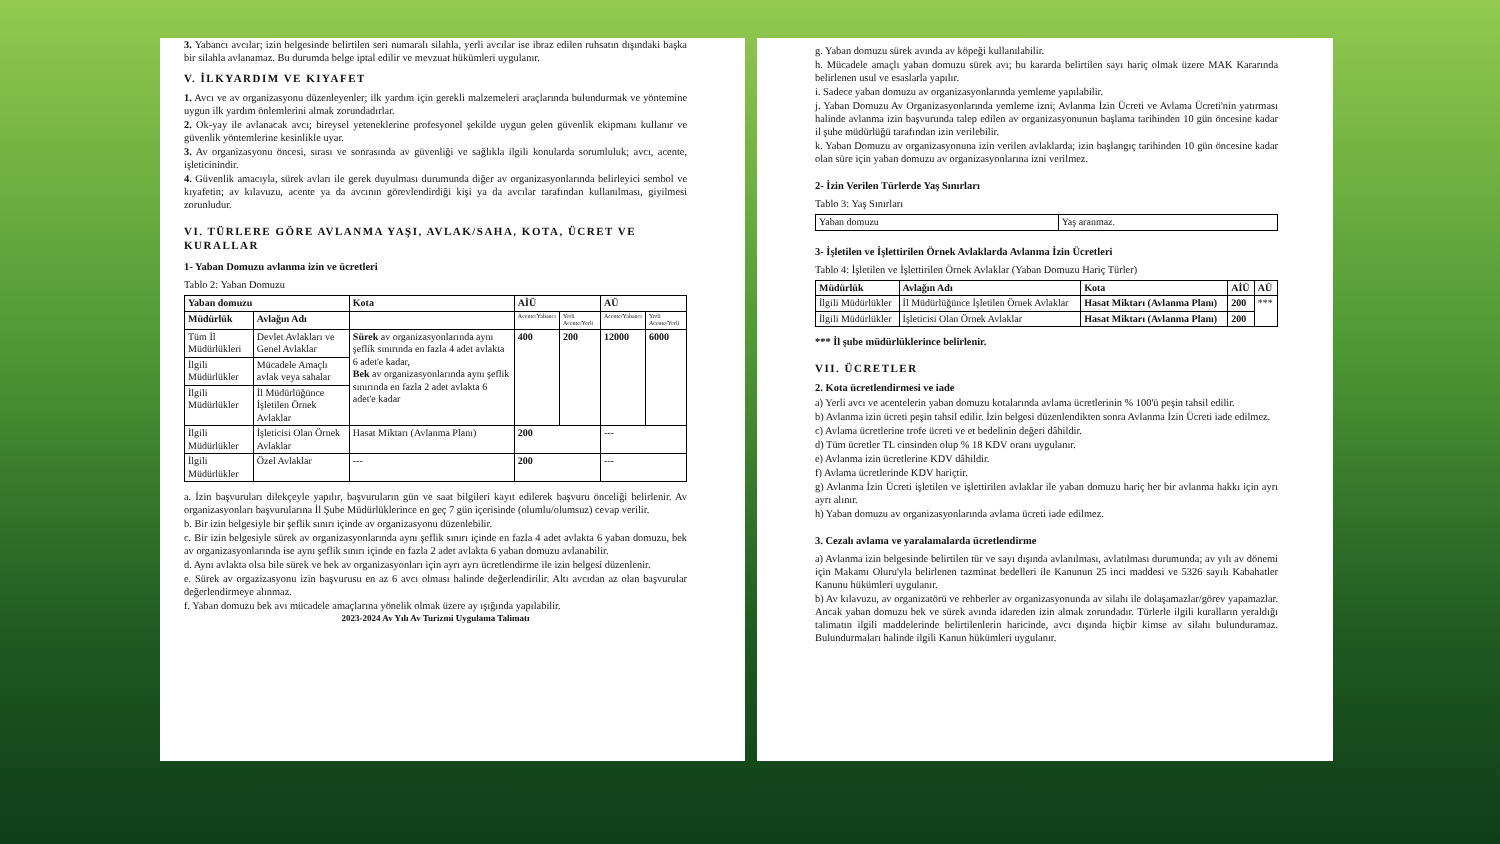3. Yabancı avcılar; izin belgesinde belirtilen seri numaralı silahla, yerli avcılar ise ibraz edilen ruhsatın dışındaki başka bir silahla avlanamaz. Bu durumda belge iptal edilir ve mevzuat hükümleri uygulanır.
V. İLKYARDIM VE KIYAFET
1. Avcı ve av organizasyonu düzenleyenler; ilk yardım için gerekli malzemeleri araçlarında bulundurmak ve yöntemine uygun ilk yardım önlemlerini almak zorundadırlar.
2. Ok-yay ile avlanacak avcı; bireysel yeteneklerine profesyonel şekilde uygun gelen güvenlik ekipmanı kullanır ve güvenlik yöntemlerine kesinlikle uyar.
3. Av organizasyonu öncesi, sırası ve sonrasında av güvenliği ve sağlıkla ilgili konularda sorumluluk; avcı, acente, işleticinindir.
4. Güvenlik amacıyla, sürek avları ile gerek duyulması durumunda diğer av organizasyonlarında belirleyici sembol ve kıyafetin; av kılavuzu, acente ya da avcının görevlendirdiği kişi ya da avcılar tarafından kullanılması, giyilmesi zorunludur.
VI. TÜRLERE GÖRE AVLANMA YAŞI, AVLAK/SAHA, KOTA, ÜCRET VE KURALLAR
1- Yaban Domuzu avlanma izin ve ücretleri
Tablo 2: Yaban Domuzu
| Yaban domuzu | | Kota | AİÜ | | AÜ | |
| --- | --- | --- | --- | --- | --- | --- |
| Müdürlük | Avlağın Adı | | Acente/Yabancı | Yerli Acente/Yerli | Acente/Yabancı | Yerli Acente/Yerli |
| Tüm İl Müdürlükleri | Devlet Avlakları ve Genel Avlaklar | Sürek av organizasyonlarında aynı şeflik sınırında en fazla 4 adet avlakta 6 adet'e kadar, Bek av organizasyonlarında aynı şeflik sınırında en fazla 2 adet avlakta 6 adet'e kadar | 400 | 200 | 12000 | 6000 |
| İlgili Müdürlükler | Mücadele Amaçlı avlak veya sahalar | | | | | |
| İlgili Müdürlükler | İl Müdürlüğünce İşletilen Örnek Avlaklar | | | | | |
| İlgili Müdürlükler | İşleticisi Olan Örnek Avlaklar | Hasat Miktarı (Avlanma Planı) | 200 | | --- | |
| İlgili Müdürlükler | Özel Avlaklar | --- | 200 | | --- | |
a. İzin başvuruları dilekçeyle yapılır, başvuruların gün ve saat bilgileri kayıt edilerek başvuru önceliği belirlenir. Av organizasyonları başvurularına İl Şube Müdürlüklerince en geç 7 gün içerisinde (olumlu/olumsuz) cevap verilir.
b. Bir izin belgesiyle bir şeflik sınırı içinde av organizasyonu düzenlebilir.
c. Bir izin belgesiyle sürek av organizasyonlarında aynı şeflik sınırı içinde en fazla 4 adet avlakta 6 yaban domuzu, bek av organizasyonlarında ise aynı şeflik sınırı içinde en fazla 2 adet avlakta 6 yaban domuzu avlanabilir.
d. Aynı avlakta olsa bile sürek ve bek av organizasyonları için ayrı ayrı ücretlendirme ile izin belgesi düzenlenir.
e. Sürek av orgazizasyonu izin başvurusu en az 6 avcı olması halinde değerlendirilir. Altı avcıdan az olan başvurular değerlendirmeye alınmaz.
f. Yaban domuzu bek avı mücadele amaçlarına yönelik olmak üzere ay ışığında yapılabilir.
2023-2024 Av Yılı Av Turizmi Uygulama Talimatı
g. Yaban domuzu sürek avında av köpeği kullanılabilir.
h. Mücadele amaçlı yaban domuzu sürek avı; bu kararda belirtilen sayı hariç olmak üzere MAK Kararında belirlenen usul ve esaslarla yapılır.
i. Sadece yaban domuzu av organizasyonlarında yemleme yapılabilir.
j. Yaban Domuzu Av Organizasyonlarında yemleme izni; Avlanma İzin Ücreti ve Avlama Ücreti'nin yatırması halinde avlanma izin başvurunda talep edilen av organizasyonunun başlama tarihinden 10 gün öncesine kadar il şube müdürlüğü tarafından izin verilebilir.
k. Yaban Domuzu av organizasyonuna izin verilen avlaklarda; izin başlangıç tarihinden 10 gün öncesine kadar olan süre için yaban domuzu av organizasyonlarına izni verilmez.
2- İzin Verilen Türlerde Yaş Sınırları
Tablo 3: Yaş Sınırları
| Yaban domuzu | Yaş aranmaz. |
3- İşletilen ve İşlettirilen Örnek Avlaklarda Avlanma İzin Ücretleri
Tablo 4: İşletilen ve İşlettirilen Örnek Avlaklar (Yaban Domuzu Hariç Türler)
| Müdürlük | Avlağın Adı | Kota | AİÜ | AÜ |
| --- | --- | --- | --- | --- |
| İlgili Müdürlükler | İl Müdürlüğünce İşletilen Örnek Avlaklar | Hasat Miktarı (Avlanma Planı) | 200 | *** |
| İlgili Müdürlükler | İşleticisi Olan Örnek Avlaklar | Hasat Miktarı (Avlanma Planı) | 200 | |
*** İl şube müdürlüklerince belirlenir.
VII. ÜCRETLER
2. Kota ücretlendirmesi ve iade
a) Yerli avcı ve acentelerin yaban domuzu kotalarında avlama ücretlerinin % 100'ü peşin tahsil edilir.
b) Avlanma izin ücreti peşin tahsil edilir. İzin belgesi düzenlendikten sonra Avlanma İzin Ücreti iade edilmez.
c) Avlama ücretlerine trofe ücreti ve et bedelinin değeri dâhildir.
d) Tüm ücretler TL cinsinden olup % 18 KDV oranı uygulanır.
e) Avlanma izin ücretlerine KDV dâhildir.
f) Avlama ücretlerinde KDV hariçtir.
g) Avlanma İzin Ücreti işletilen ve işlettirilen avlaklar ile yaban domuzu hariç her bir avlanma hakkı için ayrı ayrı alınır.
h) Yaban domuzu av organizasyonlarında avlama ücreti iade edilmez.
3. Cezalı avlama ve yaralamalarda ücretlendirme
a) Avlanma izin belgesinde belirtilen tür ve sayı dışında avlanılması, avlatılması durumunda; av yılı av dönemi için Makamı Oluru'yla belirlenen tazminat bedelleri ile Kanunun 25 inci maddesi ve 5326 sayılı Kabahatler Kanunu hükümleri uygulanır.
b) Av kılavuzu, av organizatörü ve rehberler av organizasyonunda av silahı ile dolaşamazlar/görev yapamazlar. Ancak yaban domuzu bek ve sürek avında idareden izin almak zorundadır. Türlerle ilgili kuralların yeraldığı talimatın ilgili maddelerinde belirtilenlerin haricinde, avcı dışında hiçbir kimse av silahı bulunduramaz. Bulundurmaları halinde ilgili Kanun hükümleri uygulanır.